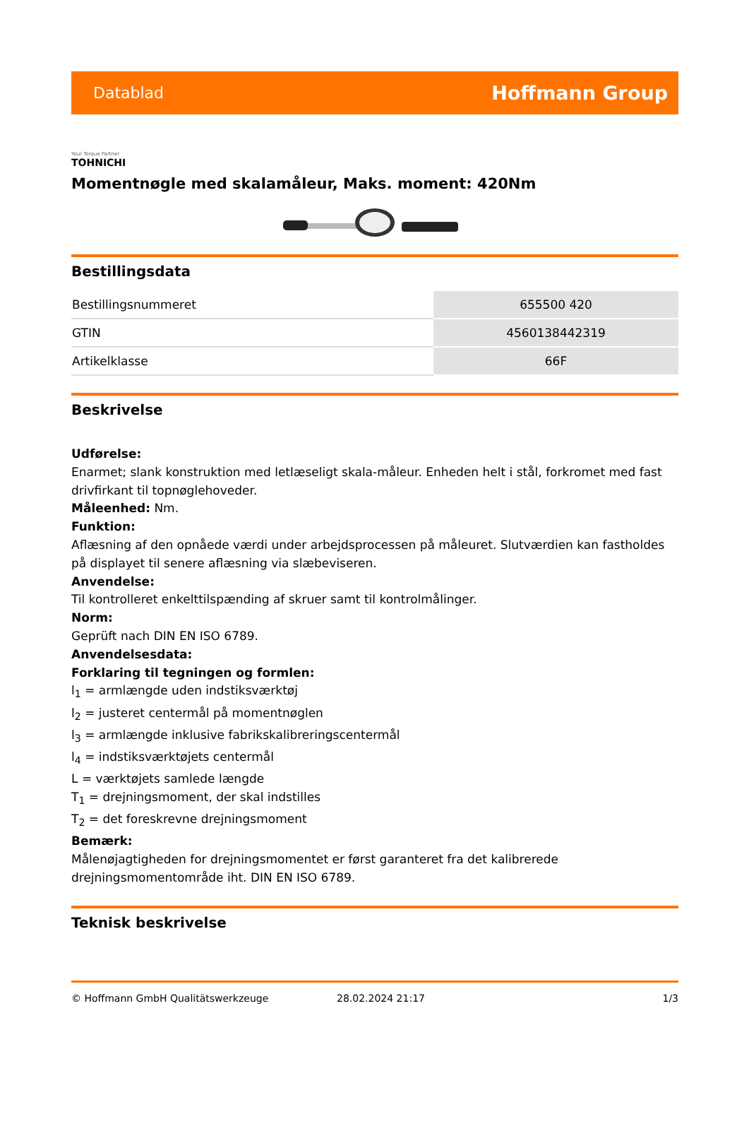Datablad Hoffmann Group
Your Torque Partner
TOHNICHI
Momentnøgle med skalamåleur, Maks. moment: 420Nm
Bestillingsdata
| Bestillingsnummeret | 655500 420 |
| GTIN | 4560138442319 |
| Artikelklasse | 66F |
Beskrivelse
Udførelse:
Enarmet; slank konstruktion med letlæseligt skala-måleur. Enheden helt i stål, forkromet med fast drivfirkant til topnøglehoveder.
Måleenhed: Nm.
Funktion:
Aflæsning af den opnåede værdi under arbejdsprocessen på måleuret. Slutværdien kan fastholdes på displayet til senere aflæsning via slæbeviseren.
Anvendelse:
Til kontrolleret enkelttilspænding af skruer samt til kontrolmålinger.
Norm:
Geprüft nach DIN EN ISO 6789.
Anvendelsesdata:
Forklaring til tegningen og formlen:
l<sub>1</sub> = armlængde uden indstiksværktøj
l<sub>2</sub> = justeret centermål på momentnøglen
l<sub>3</sub> = armlængde inklusive fabrikskalibreringscentermål
l<sub>4</sub> = indstiksværktøjets centermål
L = værktøjets samlede længde
T<sub>1</sub> = drejningsmoment, der skal indstilles
T<sub>2</sub> = det foreskrevne drejningsmoment
Bemærk:
Målenøjagtigheden for drejningsmomentet er først garanteret fra det kalibrerede drejningsmomentområde iht. DIN EN ISO 6789.
Teknisk beskrivelse
© Hoffmann GmbH Qualitätswerkzeuge 28.02.2024 21:17 1/3